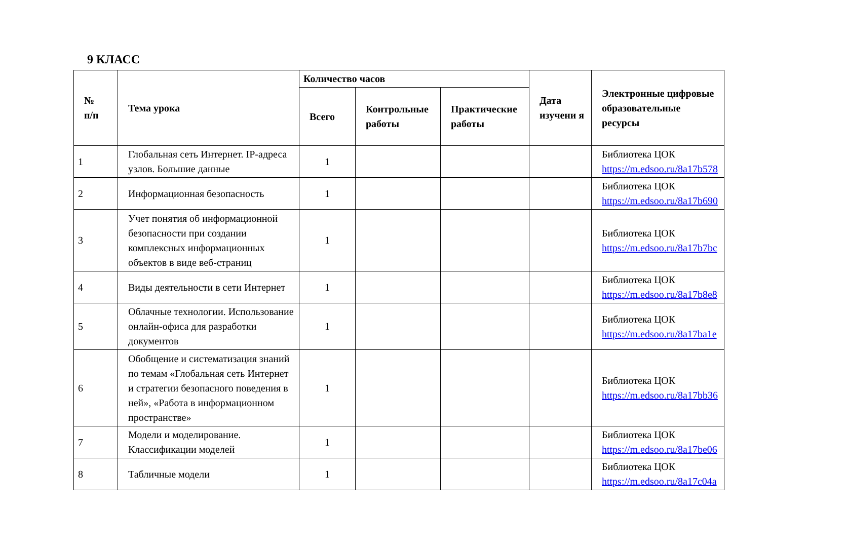9 КЛАСС
| № п/п | Тема урока | Количество часов | | | Дата изучени я | Электронные цифровые образовательные ресурсы |
| --- | --- | --- | --- | --- | --- | --- |
| | | Всего | Контрольные работы | Практические работы | | |
| 1 | Глобальная сеть Интернет. IP-адреса узлов. Большие данные | 1 | | | | Библиотека ЦОК https://m.edsoo.ru/8a17b578 |
| 2 | Информационная безопасность | 1 | | | | Библиотека ЦОК https://m.edsoo.ru/8a17b690 |
| 3 | Учет понятия об информационной безопасности при создании комплексных информационных объектов в виде веб-страниц | 1 | | | | Библиотека ЦОК https://m.edsoo.ru/8a17b7bc |
| 4 | Виды деятельности в сети Интернет | 1 | | | | Библиотека ЦОК https://m.edsoo.ru/8a17b8e8 |
| 5 | Облачные технологии. Использование онлайн-офиса для разработки документов | 1 | | | | Библиотека ЦОК https://m.edsoo.ru/8a17ba1e |
| 6 | Обобщение и систематизация знаний по темам «Глобальная сеть Интернет и стратегии безопасного поведения в ней», «Работа в информационном пространстве» | 1 | | | | Библиотека ЦОК https://m.edsoo.ru/8a17bb36 |
| 7 | Модели и моделирование. Классификации моделей | 1 | | | | Библиотека ЦОК https://m.edsoo.ru/8a17be06 |
| 8 | Табличные модели | 1 | | | | Библиотека ЦОК https://m.edsoo.ru/8a17c04a |